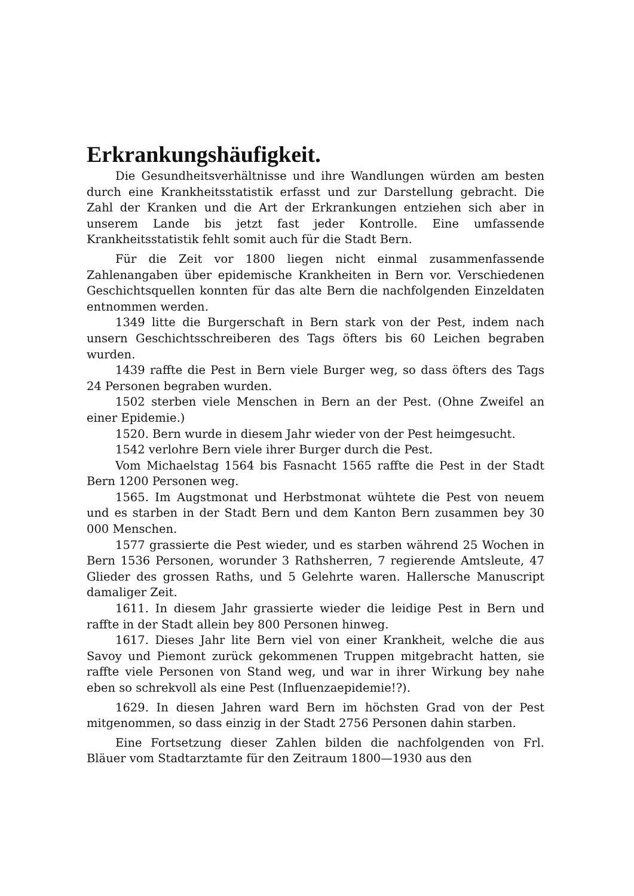Erkrankungshäufigkeit.
Die Gesundheitsverhältnisse und ihre Wandlungen würden am besten durch eine Krankheitsstatistik erfasst und zur Darstellung gebracht. Die Zahl der Kranken und die Art der Erkrankungen entziehen sich aber in unserem Lande bis jetzt fast jeder Kontrolle. Eine umfassende Krankheitsstatistik fehlt somit auch für die Stadt Bern.
Für die Zeit vor 1800 liegen nicht einmal zusammenfassende Zahlenangaben über epidemische Krankheiten in Bern vor. Verschiedenen Geschichtsquellen konnten für das alte Bern die nachfolgenden Einzeldaten entnommen werden.
1349 litte die Burgerschaft in Bern stark von der Pest, indem nach unsern Geschichtsschreiberen des Tags öfters bis 60 Leichen begraben wurden.
1439 raffte die Pest in Bern viele Burger weg, so dass öfters des Tags 24 Personen begraben wurden.
1502 sterben viele Menschen in Bern an der Pest. (Ohne Zweifel an einer Epidemie.)
1520. Bern wurde in diesem Jahr wieder von der Pest heimgesucht.
1542 verlohre Bern viele ihrer Burger durch die Pest.
Vom Michaelstag 1564 bis Fasnacht 1565 raffte die Pest in der Stadt Bern 1200 Personen weg.
1565. Im Augstmonat und Herbstmonat wühtete die Pest von neuem und es starben in der Stadt Bern und dem Kanton Bern zusammen bey 30 000 Menschen.
1577 grassierte die Pest wieder, und es starben während 25 Wochen in Bern 1536 Personen, worunder 3 Rathsherren, 7 regierende Amtsleute, 47 Glieder des grossen Raths, und 5 Gelehrte waren. Hallersche Manuscript damaliger Zeit.
1611. In diesem Jahr grassierte wieder die leidige Pest in Bern und raffte in der Stadt allein bey 800 Personen hinweg.
1617. Dieses Jahr lite Bern viel von einer Krankheit, welche die aus Savoy und Piemont zurück gekommenen Truppen mitgebracht hatten, sie raffte viele Personen von Stand weg, und war in ihrer Wirkung bey nahe eben so schrekvoll als eine Pest (Influenzaepidemie!?).
1629. In diesen Jahren ward Bern im höchsten Grad von der Pest mitgenommen, so dass einzig in der Stadt 2756 Personen dahin starben.
Eine Fortsetzung dieser Zahlen bilden die nachfolgenden von Frl. Bläuer vom Stadtarztamte für den Zeitraum 1800—1930 aus den